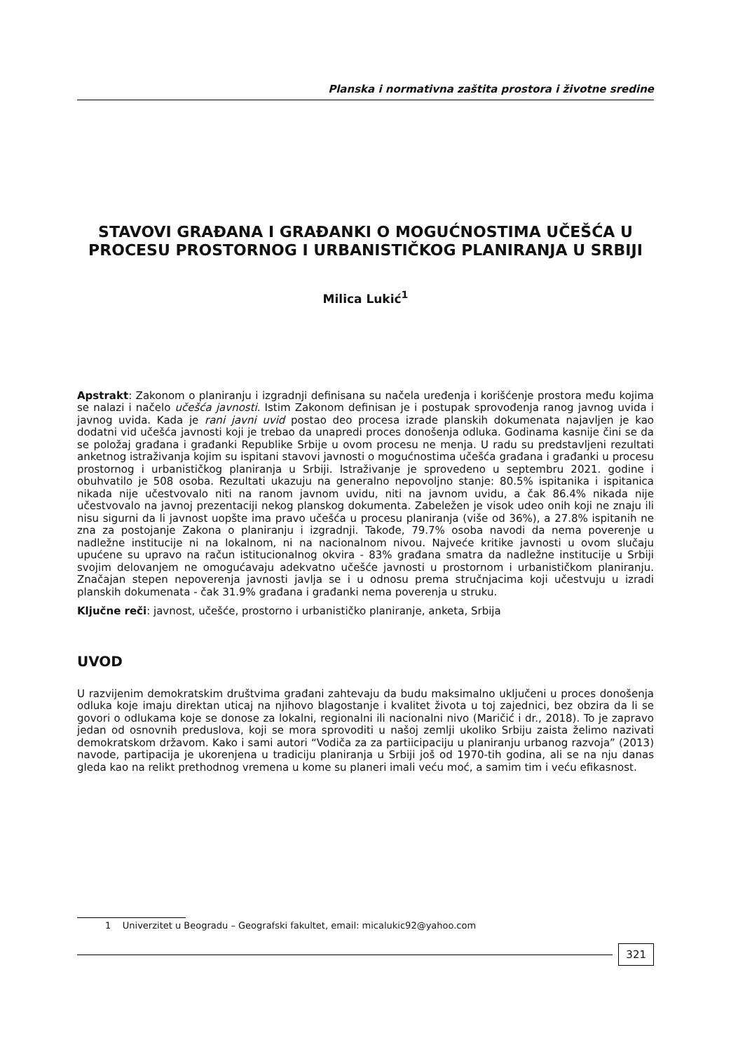Planska i normativna zaštita prostora i životne sredine
STAVOVI GRAĐANA I GRAĐANKI O MOGUĆNOSTIMA UČEŠĆA U PROCESU PROSTORNOG I URBANISTIČKOG PLANIRANJA U SRBIJI
Milica Lukić<sup>1</sup>
Apstrakt: Zakonom o planiranju i izgradnji definisana su načela uređenja i korišćenje prostora među kojima se nalazi i načelo učešća javnosti. Istim Zakonom definisan je i postupak sprovođenja ranog javnog uvida i javnog uvida. Kada je rani javni uvid postao deo procesa izrade planskih dokumenata najavljen je kao dodatni vid učešća javnosti koji je trebao da unapredi proces donošenja odluka. Godinama kasnije čini se da se položaj građana i građanki Republike Srbije u ovom procesu ne menja. U radu su predstavljeni rezultati anketnog istraživanja kojim su ispitani stavovi javnosti o mogućnostima učešća građana i građanki u procesu prostornog i urbanističkog planiranja u Srbiji. Istraživanje je sprovedeno u septembru 2021. godine i obuhvatilo je 508 osoba. Rezultati ukazuju na generalno nepovoljno stanje: 80.5% ispitanika i ispitanica nikada nije učestvovalo niti na ranom javnom uvidu, niti na javnom uvidu, a čak 86.4% nikada nije učestvovalo na javnoj prezentaciji nekog planskog dokumenta. Zabeležen je visok udeo onih koji ne znaju ili nisu sigurni da li javnost uopšte ima pravo učešća u procesu planiranja (više od 36%), a 27.8% ispitanih ne zna za postojanje Zakona o planiranju i izgradnji. Takođe, 79.7% osoba navodi da nema poverenje u nadležne institucije ni na lokalnom, ni na nacionalnom nivou. Najveće kritike javnosti u ovom slučaju upućene su upravo na račun istitucionalnog okvira - 83% građana smatra da nadležne institucije u Srbiji svojim delovanjem ne omogućavaju adekvatno učešće javnosti u prostornom i urbanističkom planiranju. Značajan stepen nepoverenja javnosti javlja se i u odnosu prema stručnjacima koji učestvuju u izradi planskih dokumenata - čak 31.9% građana i građanki nema poverenja u struku.
Ključne reči: javnost, učešće, prostorno i urbanističko planiranje, anketa, Srbija
UVOD
U razvijenim demokratskim društvima građani zahtevaju da budu maksimalno uključeni u proces donošenja odluka koje imaju direktan uticaj na njihovo blagostanje i kvalitet života u toj zajednici, bez obzira da li se govori o odlukama koje se donose za lokalni, regionalni ili nacionalni nivo (Maričić i dr., 2018). To je zapravo jedan od osnovnih preduslova, koji se mora sprovoditi u našoj zemlji ukoliko Srbiju zaista želimo nazivati demokratskom državom. Kako i sami autori “Vodiča za za partiicipaciju u planiranju urbanog razvoja” (2013) navode, partipacija je ukorenjena u tradiciju planiranja u Srbiji još od 1970-tih godina, ali se na nju danas gleda kao na relikt prethodnog vremena u kome su planeri imali veću moć, a samim tim i veću efikasnost.
1 Univerzitet u Beogradu – Geografski fakultet, email: micalukic92@yahoo.com
321